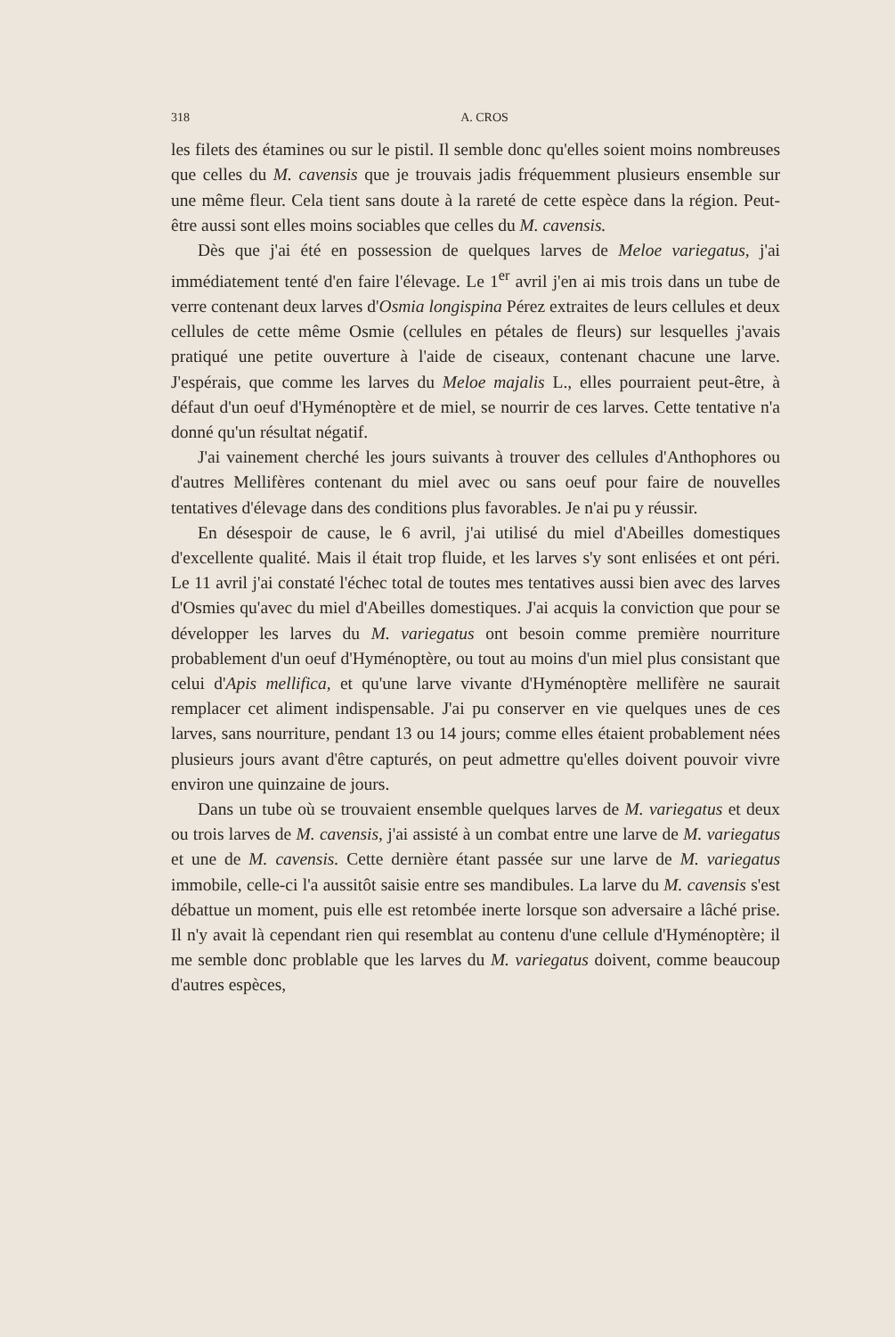318 A. CROS
les filets des étamines ou sur le pistil. Il semble donc qu'elles soient moins nombreuses que celles du M. cavensis que je trouvais jadis fréquemment plusieurs ensemble sur une même fleur. Cela tient sans doute à la rareté de cette espèce dans la région. Peut-être aussi sont elles moins sociables que celles du M. cavensis.
Dès que j'ai été en possession de quelques larves de Meloe variegatus, j'ai immédiatement tenté d'en faire l'élevage. Le 1<sup>er</sup> avril j'en ai mis trois dans un tube de verre contenant deux larves d'Osmia longispina Pérez extraites de leurs cellules et deux cellules de cette même Osmie (cellules en pétales de fleurs) sur lesquelles j'avais pratiqué une petite ouverture à l'aide de ciseaux, contenant chacune une larve. J'espérais, que comme les larves du Meloe majalis L., elles pourraient peut-être, à défaut d'un oeuf d'Hyménoptère et de miel, se nourrir de ces larves. Cette tentative n'a donné qu'un résultat négatif.
J'ai vainement cherché les jours suivants à trouver des cellules d'Anthophores ou d'autres Mellifères contenant du miel avec ou sans oeuf pour faire de nouvelles tentatives d'élevage dans des conditions plus favorables. Je n'ai pu y réussir.
En désespoir de cause, le 6 avril, j'ai utilisé du miel d'Abeilles domestiques d'excellente qualité. Mais il était trop fluide, et les larves s'y sont enlisées et ont péri. Le 11 avril j'ai constaté l'échec total de toutes mes tentatives aussi bien avec des larves d'Osmies qu'avec du miel d'Abeilles domestiques. J'ai acquis la conviction que pour se développer les larves du M. variegatus ont besoin comme première nourriture probablement d'un oeuf d'Hyménoptère, ou tout au moins d'un miel plus consistant que celui d'Apis mellifica, et qu'une larve vivante d'Hyménoptère mellifère ne saurait remplacer cet aliment indispensable. J'ai pu conserver en vie quelques unes de ces larves, sans nourriture, pendant 13 ou 14 jours; comme elles étaient probablement nées plusieurs jours avant d'être capturés, on peut admettre qu'elles doivent pouvoir vivre environ une quinzaine de jours.
Dans un tube où se trouvaient ensemble quelques larves de M. variegatus et deux ou trois larves de M. cavensis, j'ai assisté à un combat entre une larve de M. variegatus et une de M. cavensis. Cette dernière étant passée sur une larve de M. variegatus immobile, celle-ci l'a aussitôt saisie entre ses mandibules. La larve du M. cavensis s'est débattue un moment, puis elle est retombée inerte lorsque son adversaire a lâché prise. Il n'y avait là cependant rien qui resemblat au contenu d'une cellule d'Hyménoptère; il me semble donc problable que les larves du M. variegatus doivent, comme beaucoup d'autres espèces,